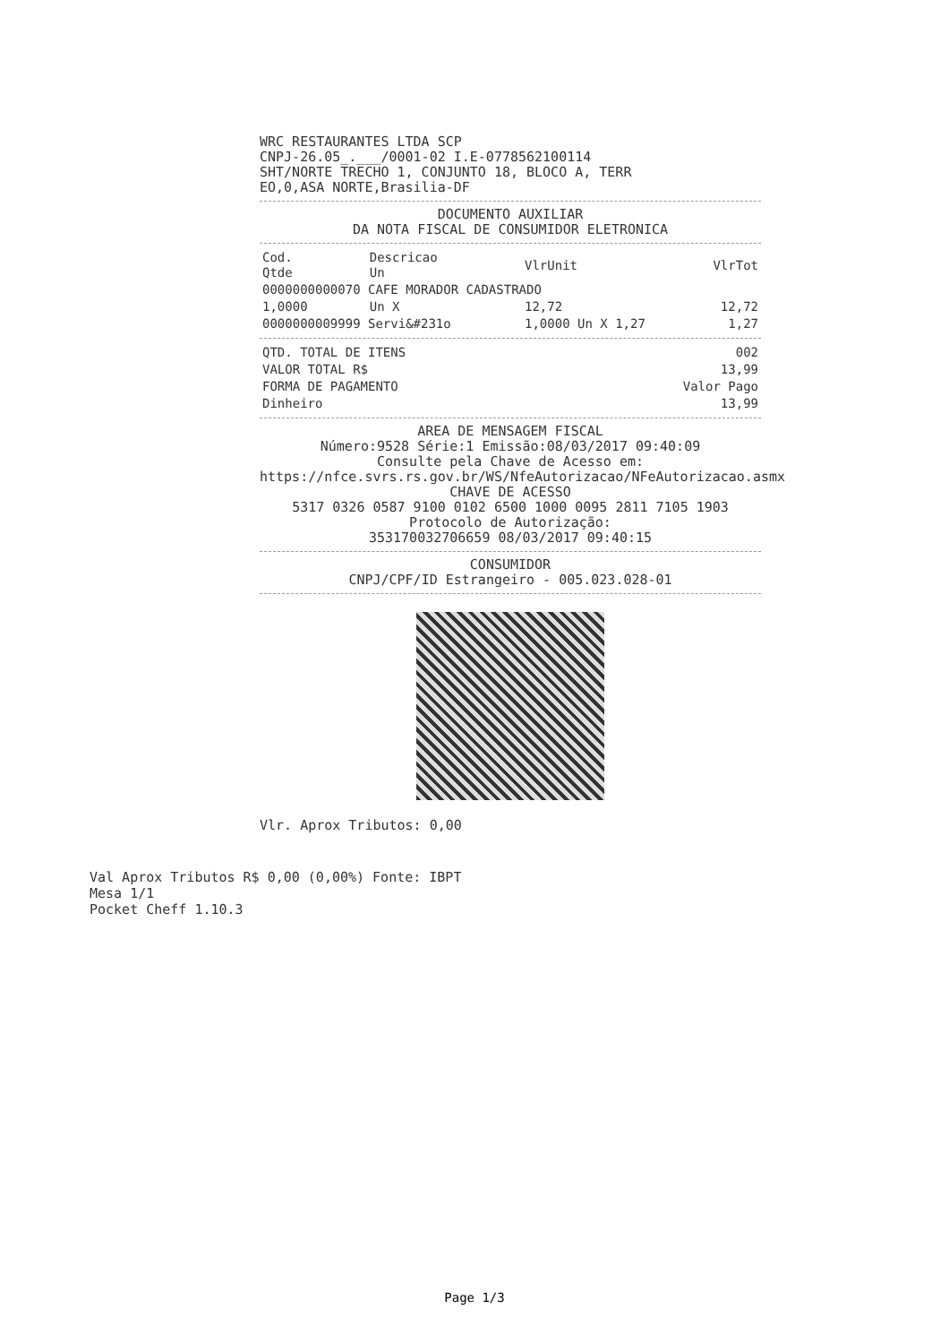WRC RESTAURANTES LTDA SCP
CNPJ-26.05_.___/0001-02 I.E-0778562100114
SHT/NORTE TRECHO 1, CONJUNTO 18, BLOCO A, TERR
EO,0,ASA NORTE,Brasilia-DF
DOCUMENTO AUXILIAR
DA NOTA FISCAL DE CONSUMIDOR ELETRONICA
| Cod. Qtde | Descricao Un | VlrUnit | VlrTot |
| --- | --- | --- | --- |
| 0000000000070 CAFE MORADOR CADASTRADO | | | |
| 1,0000 | Un X | 12,72 | 12,72 |
| 0000000009999 Servi&#231o | | 1,0000 Un X 1,27 | 1,27 |
| QTD. TOTAL DE ITENS | 002 |
| VALOR TOTAL R$ | 13,99 |
| FORMA DE PAGAMENTO | Valor Pago |
| Dinheiro | 13,99 |
AREA DE MENSAGEM FISCAL
Número:9528 Série:1 Emissão:08/03/2017 09:40:09
Consulte pela Chave de Acesso em:
https://nfce.svrs.rs.gov.br/WS/NfeAutorizacao/NFeAutorizacao.asmx
CHAVE DE ACESSO
5317 0326 0587 9100 0102 6500 1000 0095 2811 7105 1903
Protocolo de Autorização:
353170032706659 08/03/2017 09:40:15
CONSUMIDOR
CNPJ/CPF/ID Estrangeiro - 005.023.028-01
Vlr. Aprox Tributos: 0,00
Val Aprox Tributos R$ 0,00 (0,00%) Fonte: IBPT
Mesa 1/1
Pocket Cheff 1.10.3
Page 1/3